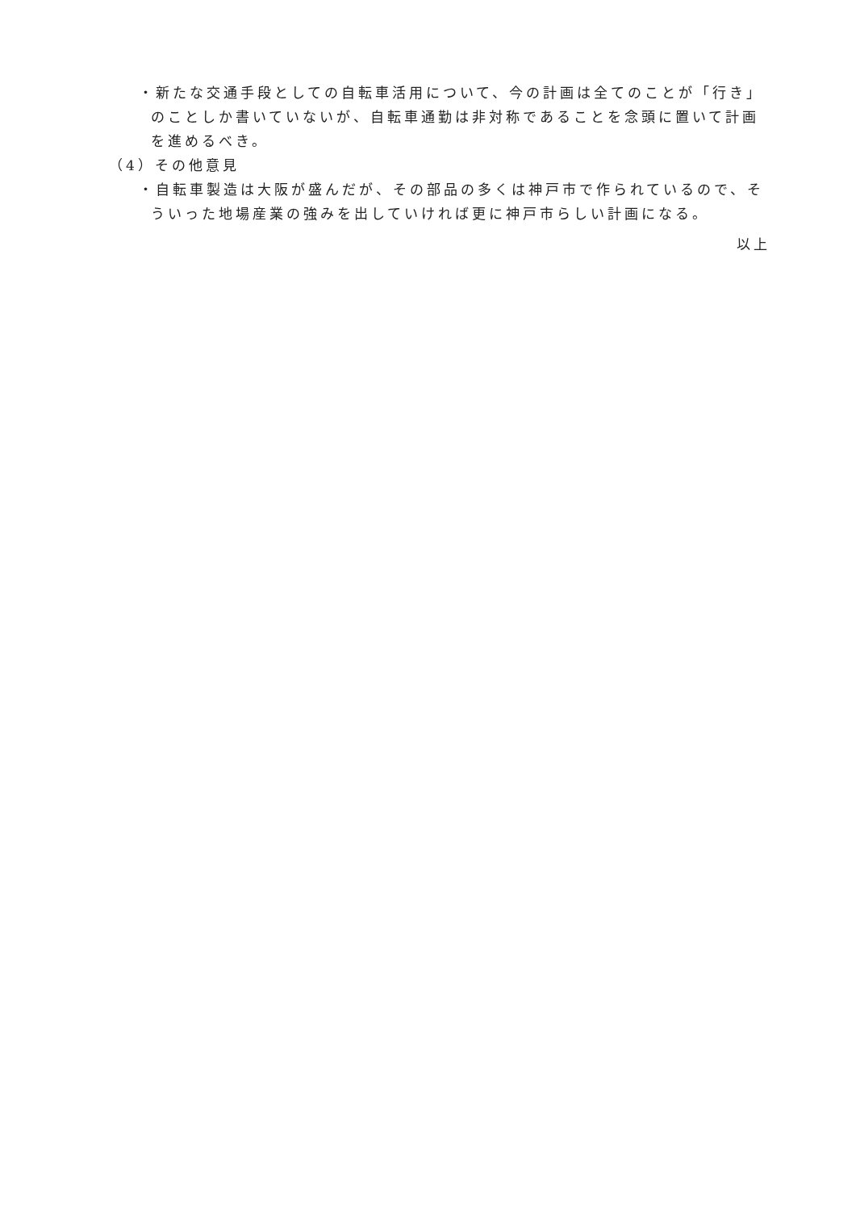・新たな交通手段としての自転車活用について、今の計画は全てのことが「行き」のことしか書いていないが、自転車通勤は非対称であることを念頭に置いて計画を進めるべき。
（4）その他意見
・自転車製造は大阪が盛んだが、その部品の多くは神戸市で作られているので、そういった地場産業の強みを出していければ更に神戸市らしい計画になる。
以上